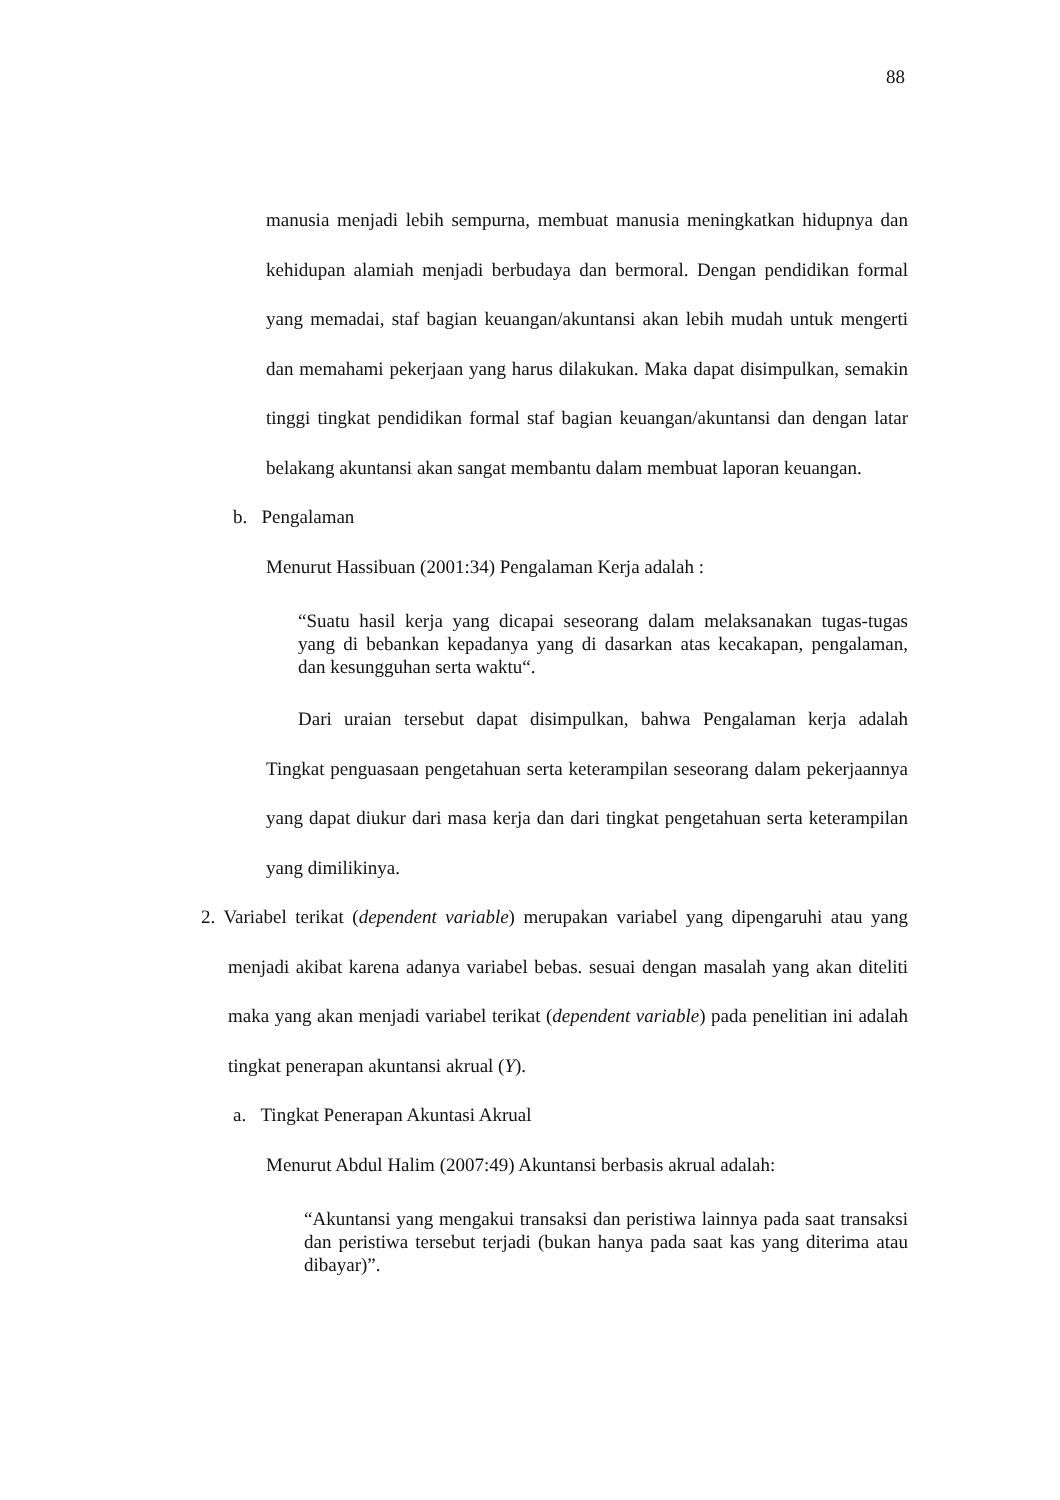88
manusia menjadi lebih sempurna, membuat manusia meningkatkan hidupnya dan kehidupan alamiah menjadi berbudaya dan bermoral. Dengan pendidikan formal yang memadai, staf bagian keuangan/akuntansi akan lebih mudah untuk mengerti dan memahami pekerjaan yang harus dilakukan. Maka dapat disimpulkan, semakin tinggi tingkat pendidikan formal staf bagian keuangan/akuntansi dan dengan latar belakang akuntansi akan sangat membantu dalam membuat laporan keuangan.
b. Pengalaman
Menurut Hassibuan (2001:34) Pengalaman Kerja adalah :
“Suatu hasil kerja yang dicapai seseorang dalam melaksanakan tugas-tugas yang di bebankan kepadanya yang di dasarkan atas kecakapan, pengalaman, dan kesungguhan serta waktu“.
Dari uraian tersebut dapat disimpulkan, bahwa Pengalaman kerja adalah Tingkat penguasaan pengetahuan serta keterampilan seseorang dalam pekerjaannya yang dapat diukur dari masa kerja dan dari tingkat pengetahuan serta keterampilan yang dimilikinya.
2. Variabel terikat (dependent variable) merupakan variabel yang dipengaruhi atau yang menjadi akibat karena adanya variabel bebas. sesuai dengan masalah yang akan diteliti maka yang akan menjadi variabel terikat (dependent variable) pada penelitian ini adalah tingkat penerapan akuntansi akrual (Y).
a. Tingkat Penerapan Akuntasi Akrual
Menurut Abdul Halim (2007:49) Akuntansi berbasis akrual adalah:
“Akuntansi yang mengakui transaksi dan peristiwa lainnya pada saat transaksi dan peristiwa tersebut terjadi (bukan hanya pada saat kas yang diterima atau dibayar)”.